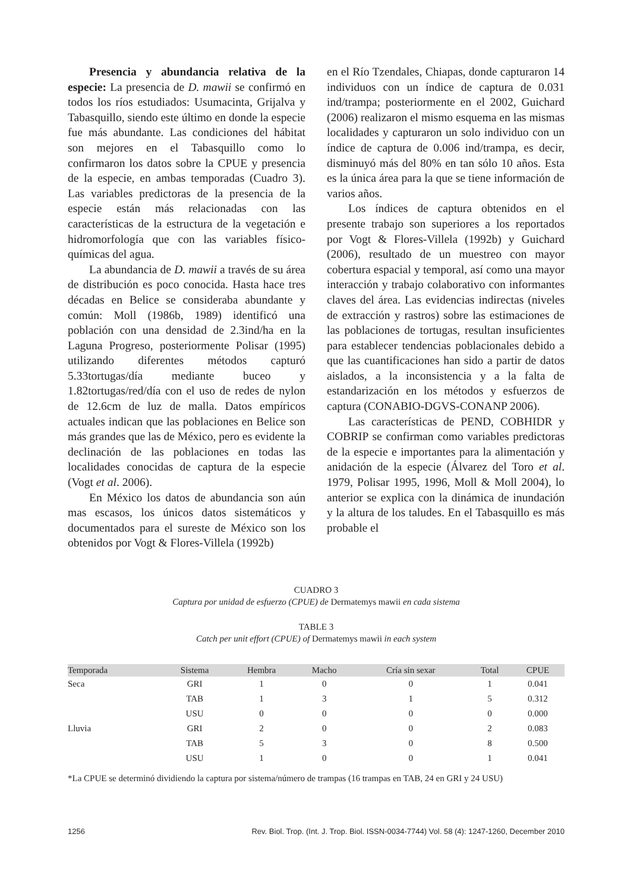Presencia y abundancia relativa de la especie: La presencia de D. mawii se confirmó en todos los ríos estudiados: Usumacinta, Grijalva y Tabasquillo, siendo este último en donde la especie fue más abundante. Las condiciones del hábitat son mejores en el Tabasquillo como lo confirmaron los datos sobre la CPUE y presencia de la especie, en ambas temporadas (Cuadro 3). Las variables predictoras de la presencia de la especie están más relacionadas con las características de la estructura de la vegetación e hidromorfología que con las variables físico-químicas del agua.
La abundancia de D. mawii a través de su área de distribución es poco conocida. Hasta hace tres décadas en Belice se consideraba abundante y común: Moll (1986b, 1989) identificó una población con una densidad de 2.3ind/ha en la Laguna Progreso, posteriormente Polisar (1995) utilizando diferentes métodos capturó 5.33tortugas/día mediante buceo y 1.82tortugas/red/día con el uso de redes de nylon de 12.6cm de luz de malla. Datos empíricos actuales indican que las poblaciones en Belice son más grandes que las de México, pero es evidente la declinación de las poblaciones en todas las localidades conocidas de captura de la especie (Vogt et al. 2006).
En México los datos de abundancia son aún mas escasos, los únicos datos sistemáticos y documentados para el sureste de México son los obtenidos por Vogt & Flores-Villela (1992b)
en el Río Tzendales, Chiapas, donde capturaron 14 individuos con un índice de captura de 0.031 ind/trampa; posteriormente en el 2002, Guichard (2006) realizaron el mismo esquema en las mismas localidades y capturaron un solo individuo con un índice de captura de 0.006 ind/trampa, es decir, disminuyó más del 80% en tan sólo 10 años. Esta es la única área para la que se tiene información de varios años.
Los índices de captura obtenidos en el presente trabajo son superiores a los reportados por Vogt & Flores-Villela (1992b) y Guichard (2006), resultado de un muestreo con mayor cobertura espacial y temporal, así como una mayor interacción y trabajo colaborativo con informantes claves del área. Las evidencias indirectas (niveles de extracción y rastros) sobre las estimaciones de las poblaciones de tortugas, resultan insuficientes para establecer tendencias poblacionales debido a que las cuantificaciones han sido a partir de datos aislados, a la inconsistencia y a la falta de estandarización en los métodos y esfuerzos de captura (CONABIO-DGVS-CONANP 2006).
Las características de PEND, COBHIDR y COBRIP se confirman como variables predictoras de la especie e importantes para la alimentación y anidación de la especie (Álvarez del Toro et al. 1979, Polisar 1995, 1996, Moll & Moll 2004), lo anterior se explica con la dinámica de inundación y la altura de los taludes. En el Tabasquillo es más probable el
CUADRO 3
Captura por unidad de esfuerzo (CPUE) de Dermatemys mawii en cada sistema
TABLE 3
Catch per unit effort (CPUE) of Dermatemys mawii in each system
| Temporada | Sistema | Hembra | Macho | Cría sin sexar | Total | CPUE |
| --- | --- | --- | --- | --- | --- | --- |
| Seca | GRI | 1 | 0 | 0 | 1 | 0.041 |
| | TAB | 1 | 3 | 1 | 5 | 0.312 |
| | USU | 0 | 0 | 0 | 0 | 0.000 |
| Lluvia | GRI | 2 | 0 | 0 | 2 | 0.083 |
| | TAB | 5 | 3 | 0 | 8 | 0.500 |
| | USU | 1 | 0 | 0 | 1 | 0.041 |
*La CPUE se determinó dividiendo la captura por sistema/número de trampas (16 trampas en TAB, 24 en GRI y 24 USU)
1256 Rev. Biol. Trop. (Int. J. Trop. Biol. ISSN-0034-7744) Vol. 58 (4): 1247-1260, December 2010